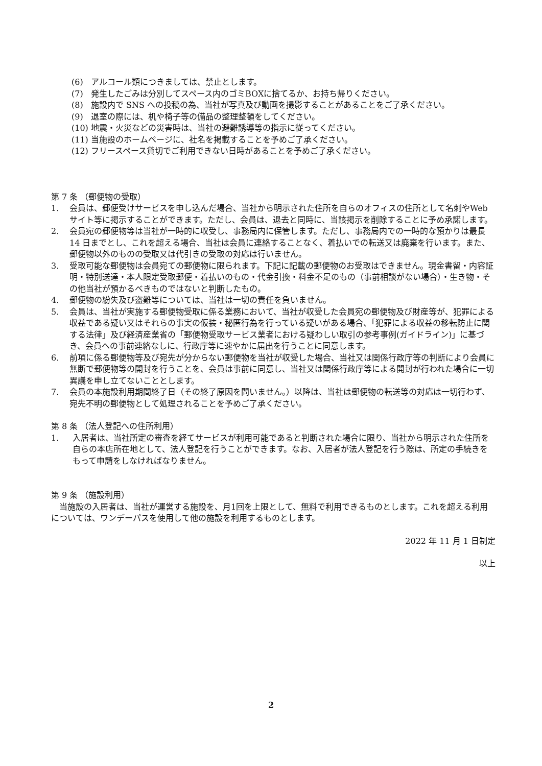(6) アルコール類につきましては、禁止とします。
(7) 発生したごみは分別してスペース内のゴミBOXに捨てるか、お持ち帰りください。
(8) 施設内で SNS への投稿の為、当社が写真及び動画を撮影することがあることをご了承ください。
(9) 退室の際には、机や椅子等の備品の整理整頓をしてください。
(10) 地震・火災などの災害時は、当社の避難誘導等の指示に従ってください。
(11) 当施設のホームページに、社名を掲載することを予めご了承ください。
(12) フリースペース貸切でご利用できない日時があることを予めご了承ください。
第 7 条 （郵便物の受取）
1. 会員は、郵便受けサービスを申し込んだ場合、当社から明示された住所を自らのオフィスの住所として名刺やWebサイト等に掲示することができます。ただし、会員は、退去と同時に、当該掲示を削除することに予め承諾します。
2. 会員宛の郵便物等は当社が一時的に収受し、事務局内に保管します。ただし、事務局内での一時的な預かりは最長 14 日までとし、これを超える場合、当社は会員に連絡することなく、着払いでの転送又は廃棄を行います。また、郵便物以外のものの受取又は代引きの受取の対応は行いません。
3. 受取可能な郵便物は会員宛ての郵便物に限られます。下記に記載の郵便物のお受取はできません。現金書留・内容証明・特別送達・本人限定受取郵便・着払いのもの・代金引換・料金不足のもの（事前相談がない場合）・生き物・その他当社が預かるべきものではないと判断したもの。
4. 郵便物の紛失及び盗難等については、当社は一切の責任を負いません。
5. 会員は、当社が実施する郵便物受取に係る業務において、当社が収受した会員宛の郵便物及び財産等が、犯罪による収益である疑い又はそれらの事実の仮装・秘匿行為を行っている疑いがある場合、「犯罪による収益の移転防止に関する法律」及び経済産業省の「郵便物受取サービス業者における疑わしい取引の参考事例(ガイドライン)」に基づき、会員への事前連絡なしに、行政庁等に速やかに届出を行うことに同意します。
6. 前項に係る郵便物等及び宛先が分からない郵便物を当社が収受した場合、当社又は関係行政庁等の判断により会員に無断で郵便物等の開封を行うことを、会員は事前に同意し、当社又は関係行政庁等による開封が行われた場合に一切異議を申し立てないこととします。
7. 会員の本施設利用期間終了日（その終了原因を問いません。）以降は、当社は郵便物の転送等の対応は一切行わず、宛先不明の郵便物として処理されることを予めご了承ください。
第 8 条 （法人登記への住所利用）
1. 入居者は、当社所定の審査を経てサービスが利用可能であると判断された場合に限り、当社から明示された住所を自らの本店所在地として、法人登記を行うことができます。なお、入居者が法人登記を行う際は、所定の手続きをもって申請をしなければなりません。
第 9 条 （施設利用）
　当施設の入居者は、当社が運営する施設を、月1回を上限として、無料で利用できるものとします。これを超える利用については、ワンデーパスを使用して他の施設を利用するものとします。
2022 年 11 月 1 日制定
以上
2